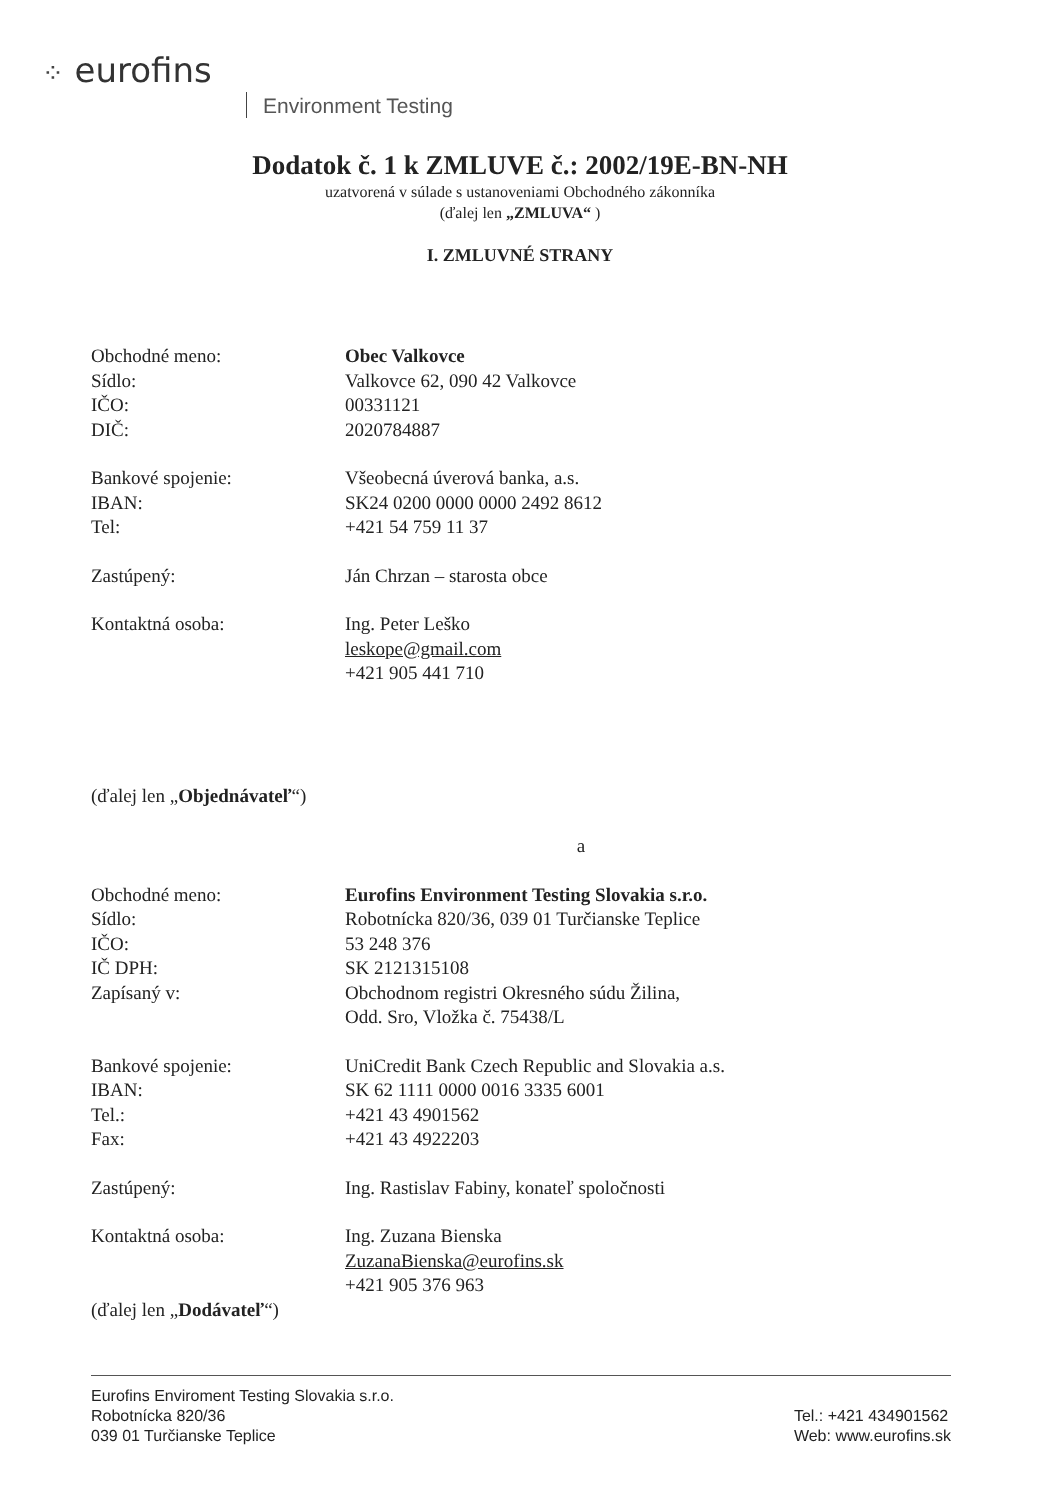⁘ eurofins
Environment Testing
Dodatok č. 1 k ZMLUVE č.: 2002/19E-BN-NH
uzatvorená v súlade s ustanoveniami Obchodného zákonníka
(ďalej len „ZMLUVA“ )
I. ZMLUVNÉ STRANY
Obchodné meno: Obec Valkovce
Sídlo: Valkovce 62, 090 42 Valkovce
IČO: 00331121
DIČ: 2020784887
Bankové spojenie: Všeobecná úverová banka, a.s.
IBAN: SK24 0200 0000 0000 2492 8612
Tel: +421 54 759 11 37
Zastúpený: Ján Chrzan – starosta obce
Kontaktná osoba: Ing. Peter Leško
leskope@gmail.com
+421 905 441 710
(ďalej len „Objednávateľ“)
a
Obchodné meno: Eurofins Environment Testing Slovakia s.r.o.
Sídlo: Robotnícka 820/36, 039 01 Turčianske Teplice
IČO: 53 248 376
IČ DPH: SK 2121315108
Zapísaný v: Obchodnom registri Okresného súdu Žilina,
Odd. Sro, Vložka č. 75438/L
Bankové spojenie: UniCredit Bank Czech Republic and Slovakia a.s.
IBAN: SK 62 1111 0000 0016 3335 6001
Tel.: +421 43 4901562
Fax: +421 43 4922203
Zastúpený: Ing. Rastislav Fabiny, konateľ spoločnosti
Kontaktná osoba: Ing. Zuzana Bienska
ZuzanaBienska@eurofins.sk
+421 905 376 963
(ďalej len „Dodávateľ“)
Eurofins Enviroment Testing Slovakia s.r.o.
Robotnícka 820/36
039 01 Turčianske Teplice
Tel.: +421 434901562
Web: www.eurofins.sk